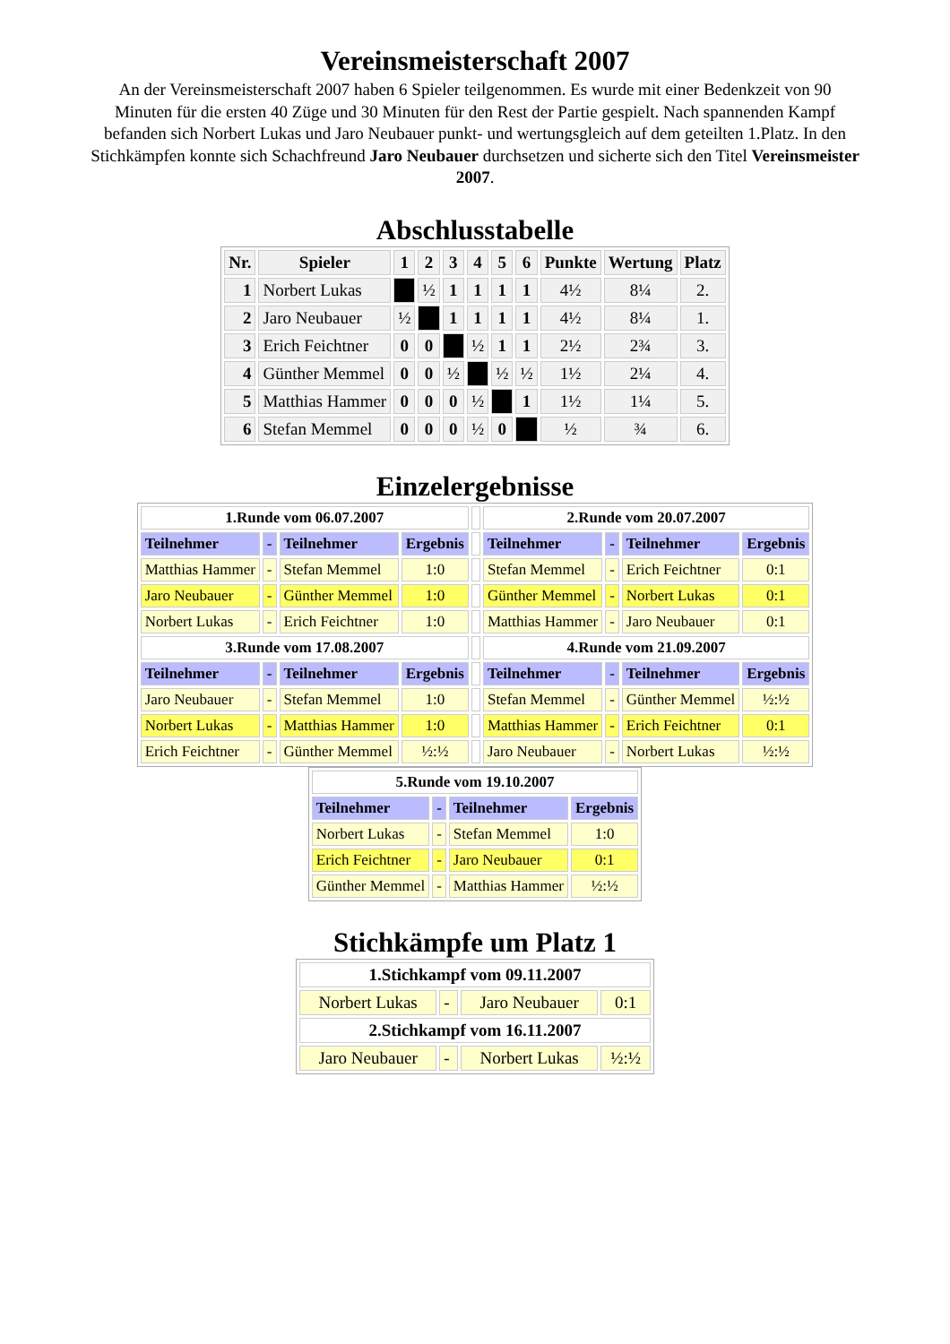Vereinsmeisterschaft 2007
An der Vereinsmeisterschaft 2007 haben 6 Spieler teilgenommen. Es wurde mit einer Bedenkzeit von 90 Minuten für die ersten 40 Züge und 30 Minuten für den Rest der Partie gespielt. Nach spannenden Kampf befanden sich Norbert Lukas und Jaro Neubauer punkt- und wertungsgleich auf dem geteilten 1.Platz. In den Stichkämpfen konnte sich Schachfreund Jaro Neubauer durchsetzen und sicherte sich den Titel Vereinsmeister 2007.
Abschlusstabelle
| Nr. | Spieler | 1 | 2 | 3 | 4 | 5 | 6 | Punkte | Wertung | Platz |
| --- | --- | --- | --- | --- | --- | --- | --- | --- | --- | --- |
| 1 | Norbert Lukas | | ½ | 1 | 1 | 1 | 1 | 4½ | 8¼ | 2. |
| 2 | Jaro Neubauer | ½ | | 1 | 1 | 1 | 1 | 4½ | 8¼ | 1. |
| 3 | Erich Feichtner | 0 | 0 | | ½ | 1 | 1 | 2½ | 2¾ | 3. |
| 4 | Günther Memmel | 0 | 0 | ½ | | ½ | ½ | 1½ | 2¼ | 4. |
| 5 | Matthias Hammer | 0 | 0 | 0 | ½ | | 1 | 1½ | 1¼ | 5. |
| 6 | Stefan Memmel | 0 | 0 | 0 | ½ | 0 | | ½ | ¾ | 6. |
Einzelergebnisse
| 1.Runde vom 06.07.2007 | | | | | 2.Runde vom 20.07.2007 | | | |
| Teilnehmer | - | Teilnehmer | Ergebnis | | Teilnehmer | - | Teilnehmer | Ergebnis |
| Matthias Hammer | - | Stefan Memmel | 1:0 | | Stefan Memmel | - | Erich Feichtner | 0:1 |
| Jaro Neubauer | - | Günther Memmel | 1:0 | | Günther Memmel | - | Norbert Lukas | 0:1 |
| Norbert Lukas | - | Erich Feichtner | 1:0 | | Matthias Hammer | - | Jaro Neubauer | 0:1 |
| 3.Runde vom 17.08.2007 | | | | | 4.Runde vom 21.09.2007 | | | |
| Teilnehmer | - | Teilnehmer | Ergebnis | | Teilnehmer | - | Teilnehmer | Ergebnis |
| Jaro Neubauer | - | Stefan Memmel | 1:0 | | Stefan Memmel | - | Günther Memmel | ½:½ |
| Norbert Lukas | - | Matthias Hammer | 1:0 | | Matthias Hammer | - | Erich Feichtner | 0:1 |
| Erich Feichtner | - | Günther Memmel | ½:½ | | Jaro Neubauer | - | Norbert Lukas | ½:½ |
| 5.Runde vom 19.10.2007 | | | |
| Teilnehmer | - | Teilnehmer | Ergebnis |
| Norbert Lukas | - | Stefan Memmel | 1:0 |
| Erich Feichtner | - | Jaro Neubauer | 0:1 |
| Günther Memmel | - | Matthias Hammer | ½:½ |
Stichkämpfe um Platz 1
| 1.Stichkampf vom 09.11.2007 | | | |
| Norbert Lukas | - | Jaro Neubauer | 0:1 |
| 2.Stichkampf vom 16.11.2007 | | | |
| Jaro Neubauer | - | Norbert Lukas | ½:½ |